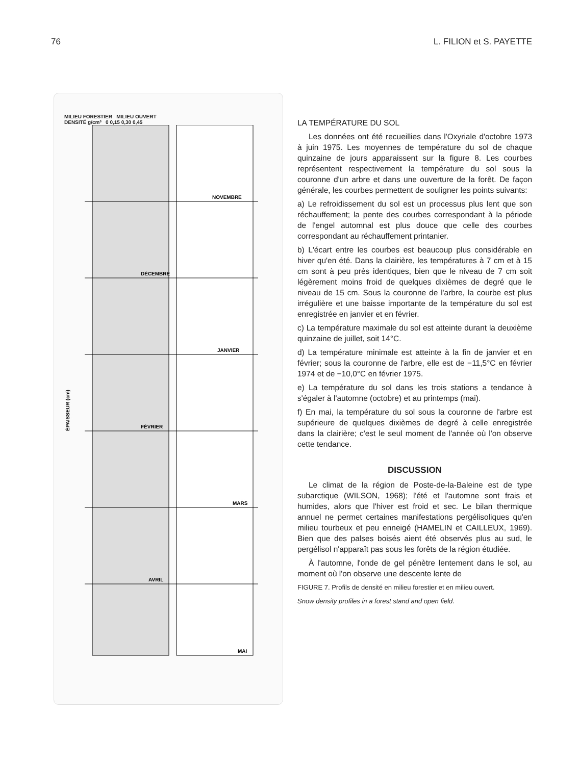76 L. FILION et S. PAYETTE
MILIEU FORESTIER MILIEU OUVERT
DENSITÉ g/cm³ 0 0,15 0,30 0,45
NOVEMBRE
DÉCEMBRE
JANVIER
FÉVRIER
MARS
AVRIL
MAI
ÉPAISSEUR (cm)
LA TEMPÉRATURE DU SOL
Les données ont été recueillies dans l'Oxyriale d'octobre 1973 à juin 1975. Les moyennes de température du sol de chaque quinzaine de jours apparaissent sur la figure 8. Les courbes représentent respectivement la température du sol sous la couronne d'un arbre et dans une ouverture de la forêt. De façon générale, les courbes permettent de souligner les points suivants:
a) Le refroidissement du sol est un processus plus lent que son réchauffement; la pente des courbes correspondant à la période de l'engel automnal est plus douce que celle des courbes correspondant au réchauffement printanier.
b) L'écart entre les courbes est beaucoup plus considérable en hiver qu'en été. Dans la clairière, les températures à 7 cm et à 15 cm sont à peu près identiques, bien que le niveau de 7 cm soit légèrement moins froid de quelques dixièmes de degré que le niveau de 15 cm. Sous la couronne de l'arbre, la courbe est plus irrégulière et une baisse importante de la température du sol est enregistrée en janvier et en février.
c) La température maximale du sol est atteinte durant la deuxième quinzaine de juillet, soit 14°C.
d) La température minimale est atteinte à la fin de janvier et en février; sous la couronne de l'arbre, elle est de −11,5°C en février 1974 et de −10,0°C en février 1975.
e) La température du sol dans les trois stations a tendance à s'égaler à l'automne (octobre) et au printemps (mai).
f) En mai, la température du sol sous la couronne de l'arbre est supérieure de quelques dixièmes de degré à celle enregistrée dans la clairière; c'est le seul moment de l'année où l'on observe cette tendance.
DISCUSSION
Le climat de la région de Poste-de-la-Baleine est de type subarctique (WILSON, 1968); l'été et l'automne sont frais et humides, alors que l'hiver est froid et sec. Le bilan thermique annuel ne permet certaines manifestations pergélisoliques qu'en milieu tourbeux et peu enneigé (HAMELIN et CAILLEUX, 1969). Bien que des palses boisés aient été observés plus au sud, le pergélisol n'apparaît pas sous les forêts de la région étudiée.
À l'automne, l'onde de gel pénètre lentement dans le sol, au moment où l'on observe une descente lente de
FIGURE 7. Profils de densité en milieu forestier et en milieu ouvert.
Snow density profiles in a forest stand and open field.